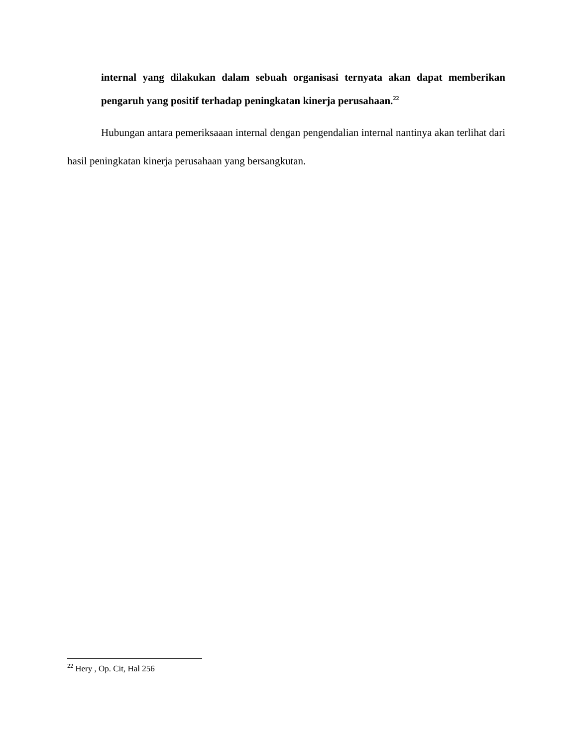internal yang dilakukan dalam sebuah organisasi ternyata akan dapat memberikan pengaruh yang positif terhadap peningkatan kinerja perusahaan.<sup>22</sup>
Hubungan antara pemeriksaaan internal dengan pengendalian internal nantinya akan terlihat dari hasil peningkatan kinerja perusahaan yang bersangkutan.
<sup>22</sup> Hery , Op. Cit, Hal 256